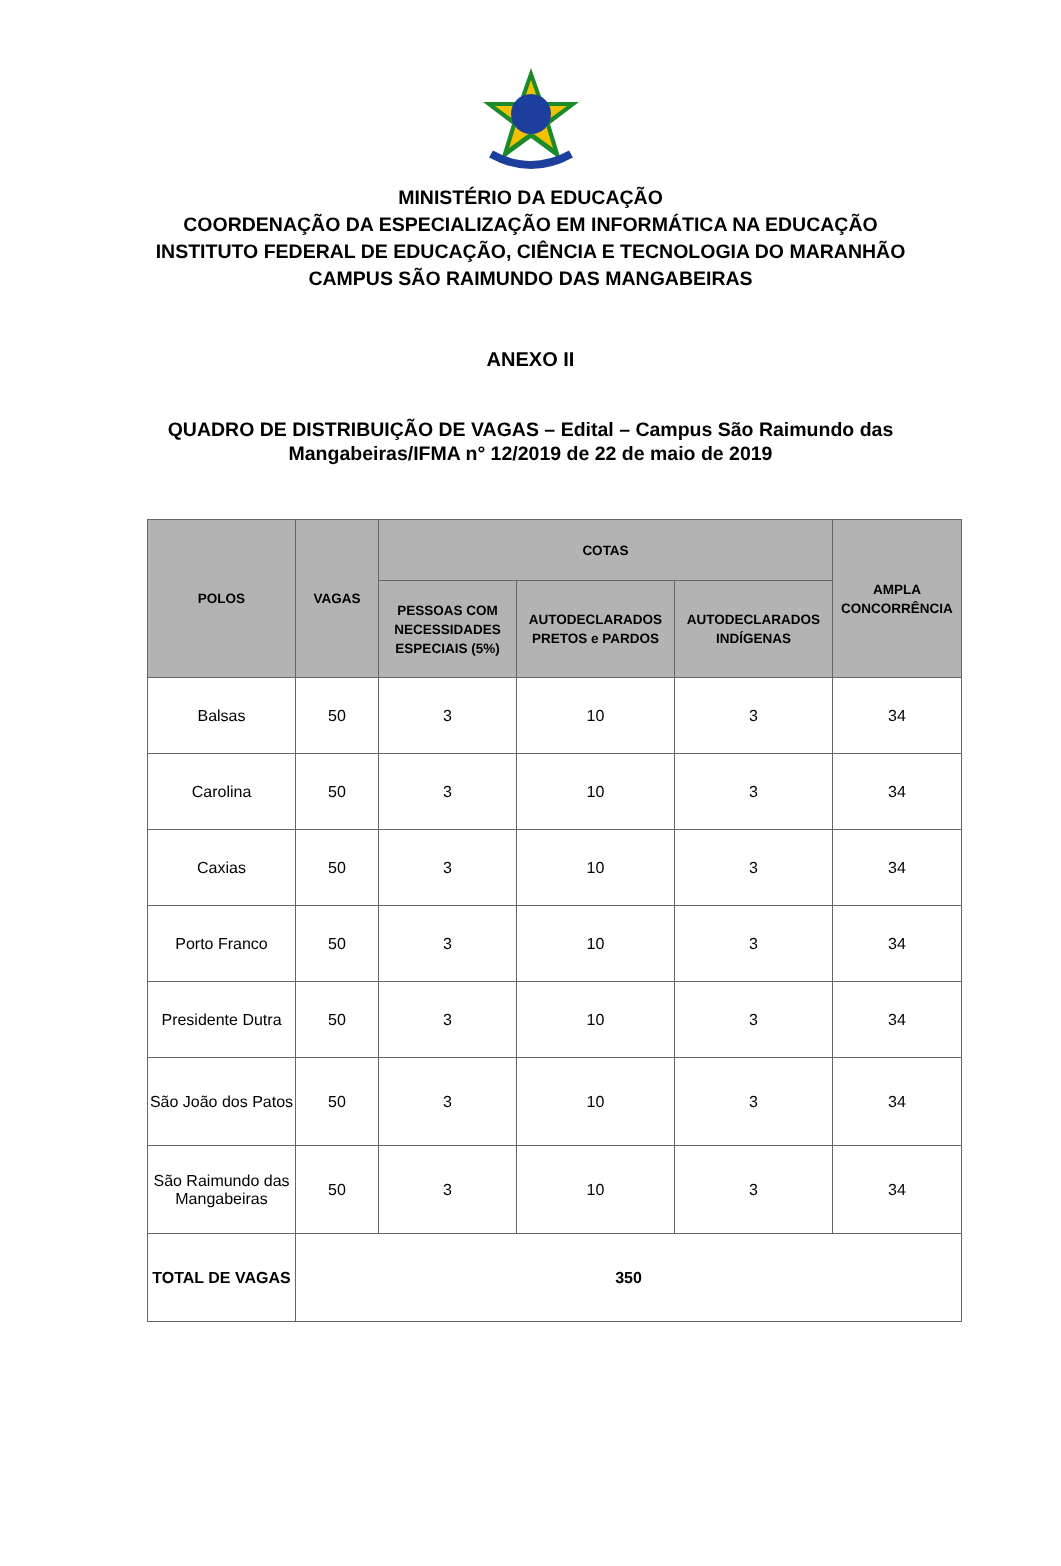MINISTÉRIO DA EDUCAÇÃO
COORDENAÇÃO DA ESPECIALIZAÇÃO EM INFORMÁTICA NA EDUCAÇÃO
INSTITUTO FEDERAL DE EDUCAÇÃO, CIÊNCIA E TECNOLOGIA DO MARANHÃO
CAMPUS SÃO RAIMUNDO DAS MANGABEIRAS
ANEXO II
QUADRO DE DISTRIBUIÇÃO DE VAGAS – Edital – Campus São Raimundo das Mangabeiras/IFMA n° 12/2019 de 22 de maio de 2019
| POLOS | VAGAS | COTAS | | | AMPLA CONCORRÊNCIA |
| --- | --- | --- | --- | --- | --- |
| | | PESSOAS COM NECESSIDADES ESPECIAIS (5%) | AUTODECLARADOS PRETOS e PARDOS | AUTODECLARADOS INDÍGENAS | |
| Balsas | 50 | 3 | 10 | 3 | 34 |
| Carolina | 50 | 3 | 10 | 3 | 34 |
| Caxias | 50 | 3 | 10 | 3 | 34 |
| Porto Franco | 50 | 3 | 10 | 3 | 34 |
| Presidente Dutra | 50 | 3 | 10 | 3 | 34 |
| São João dos Patos | 50 | 3 | 10 | 3 | 34 |
| São Raimundo das Mangabeiras | 50 | 3 | 10 | 3 | 34 |
| TOTAL DE VAGAS | 350 | | | | |